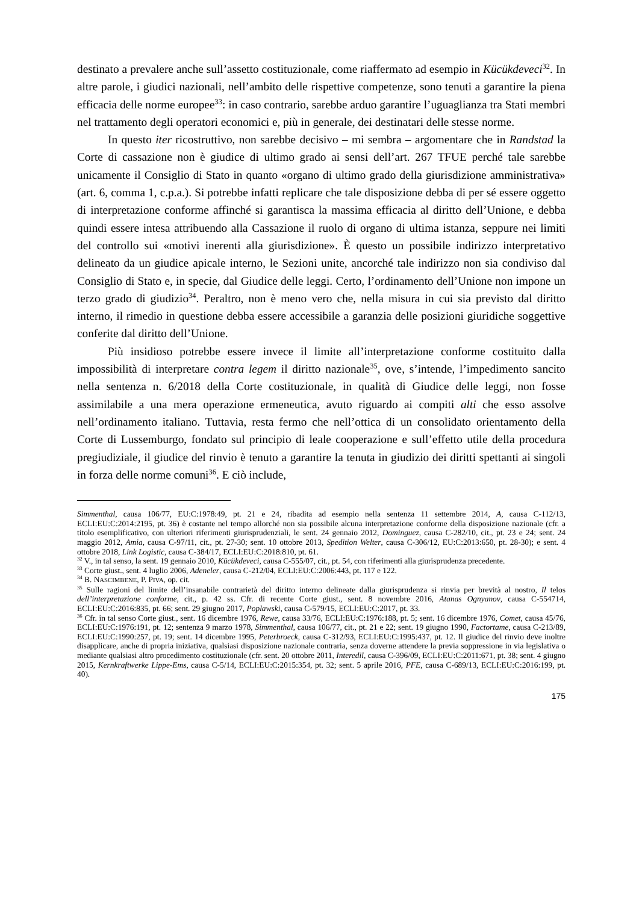destinato a prevalere anche sull’assetto costituzionale, come riaffermato ad esempio in Kücükdeveci<sup>32</sup>. In altre parole, i giudici nazionali, nell’ambito delle rispettive competenze, sono tenuti a garantire la piena efficacia delle norme europee<sup>33</sup>: in caso contrario, sarebbe arduo garantire l’uguaglianza tra Stati membri nel trattamento degli operatori economici e, più in generale, dei destinatari delle stesse norme.
In questo iter ricostruttivo, non sarebbe decisivo – mi sembra – argomentare che in Randstad la Corte di cassazione non è giudice di ultimo grado ai sensi dell’art. 267 TFUE perché tale sarebbe unicamente il Consiglio di Stato in quanto «organo di ultimo grado della giurisdizione amministrativa» (art. 6, comma 1, c.p.a.). Si potrebbe infatti replicare che tale disposizione debba di per sé essere oggetto di interpretazione conforme affinché si garantisca la massima efficacia al diritto dell’Unione, e debba quindi essere intesa attribuendo alla Cassazione il ruolo di organo di ultima istanza, seppure nei limiti del controllo sui «motivi inerenti alla giurisdizione». È questo un possibile indirizzo interpretativo delineato da un giudice apicale interno, le Sezioni unite, ancorché tale indirizzo non sia condiviso dal Consiglio di Stato e, in specie, dal Giudice delle leggi. Certo, l’ordinamento dell’Unione non impone un terzo grado di giudizio<sup>34</sup>. Peraltro, non è meno vero che, nella misura in cui sia previsto dal diritto interno, il rimedio in questione debba essere accessibile a garanzia delle posizioni giuridiche soggettive conferite dal diritto dell’Unione.
Più insidioso potrebbe essere invece il limite all’interpretazione conforme costituito dalla impossibilità di interpretare contra legem il diritto nazionale<sup>35</sup>, ove, s’intende, l’impedimento sancito nella sentenza n. 6/2018 della Corte costituzionale, in qualità di Giudice delle leggi, non fosse assimilabile a una mera operazione ermeneutica, avuto riguardo ai compiti alti che esso assolve nell’ordinamento italiano. Tuttavia, resta fermo che nell’ottica di un consolidato orientamento della Corte di Lussemburgo, fondato sul principio di leale cooperazione e sull’effetto utile della procedura pregiudiziale, il giudice del rinvio è tenuto a garantire la tenuta in giudizio dei diritti spettanti ai singoli in forza delle norme comuni<sup>36</sup>. E ciò include,
Simmenthal, causa 106/77, EU:C:1978:49, pt. 21 e 24, ribadita ad esempio nella sentenza 11 settembre 2014, A, causa C-112/13, ECLI:EU:C:2014:2195, pt. 36) è costante nel tempo allorché non sia possibile alcuna interpretazione conforme della disposizione nazionale (cfr. a titolo esemplificativo, con ulteriori riferimenti giurisprudenziali, le sent. 24 gennaio 2012, Dominguez, causa C-282/10, cit., pt. 23 e 24; sent. 24 maggio 2012, Amia, causa C-97/11, cit., pt. 27-30; sent. 10 ottobre 2013, Spedition Welter, causa C-306/12, EU:C:2013:650, pt. 28-30); e sent. 4 ottobre 2018, Link Logistic, causa C-384/17, ECLI:EU:C:2018:810, pt. 61.
<sup>32</sup> V., in tal senso, la sent. 19 gennaio 2010, Kücükdeveci, causa C-555/07, cit., pt. 54, con riferimenti alla giurisprudenza precedente.
<sup>33</sup> Corte giust., sent. 4 luglio 2006, Adeneler, causa C-212/04, ECLI:EU:C:2006:443, pt. 117 e 122.
<sup>34</sup> B. NASCIMBENE, P. PIVA, op. cit.
<sup>35</sup> Sulle ragioni del limite dell’insanabile contrarietà del diritto interno delineate dalla giurisprudenza si rinvia per brevità al nostro, Il telos dell’interpretazione conforme, cit., p. 42 ss. Cfr. di recente Corte giust., sent. 8 novembre 2016, Atanas Ognyanov, causa C-554714, ECLI:EU:C:2016:835, pt. 66; sent. 29 giugno 2017, Poplawski, causa C-579/15, ECLI:EU:C:2017, pt. 33.
<sup>36</sup> Cfr. in tal senso Corte giust., sent. 16 dicembre 1976, Rewe, causa 33/76, ECLI:EU:C:1976:188, pt. 5; sent. 16 dicembre 1976, Comet, causa 45/76, ECLI:EU:C:1976:191, pt. 12; sentenza 9 marzo 1978, Simmenthal, causa 106/77, cit., pt. 21 e 22; sent. 19 giugno 1990, Factortame, causa C-213/89, ECLI:EU:C:1990:257, pt. 19; sent. 14 dicembre 1995, Peterbroeck, causa C-312/93, ECLI:EU:C:1995:437, pt. 12. Il giudice del rinvio deve inoltre disapplicare, anche di propria iniziativa, qualsiasi disposizione nazionale contraria, senza doverne attendere la previa soppressione in via legislativa o mediante qualsiasi altro procedimento costituzionale (cfr. sent. 20 ottobre 2011, Interedil, causa C-396/09, ECLI:EU:C:2011:671, pt. 38; sent. 4 giugno 2015, Kernkraftwerke Lippe-Ems, causa C-5/14, ECLI:EU:C:2015:354, pt. 32; sent. 5 aprile 2016, PFE, causa C-689/13, ECLI:EU:C:2016:199, pt. 40).
175